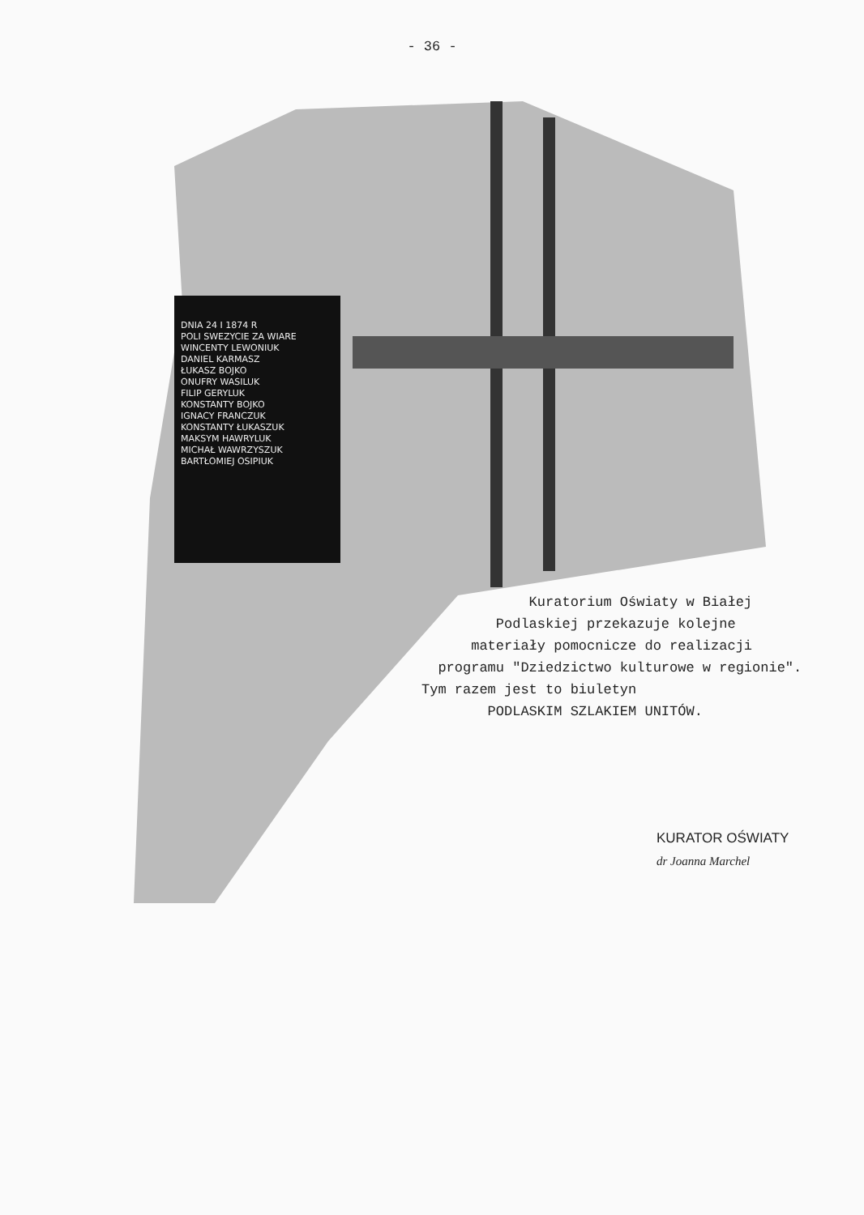- 36 -
DNIA 24 I 1874 R
POLI SWEZYCIE ZA WIARE
WINCENTY LEWONIUK
DANIEL KARMASZ
ŁUKASZ BOJKO
ONUFRY WASILUK
FILIP GERYLUK
KONSTANTY BOJKO
IGNACY FRANCZUK
KONSTANTY ŁUKASZUK
MAKSYM HAWRYLUK
MICHAŁ WAWRZYSZUK
BARTŁOMIEJ OSIPIUK
Kuratorium Oświaty w Białej
Podlaskiej przekazuje kolejne
materiały pomocnicze do realizacji
programu "Dziedzictwo kulturowe w regionie".
Tym razem jest to biuletyn
PODLASKIM SZLAKIEM UNITÓW.
KURATOR OŚWIATY
dr Joanna Marchel